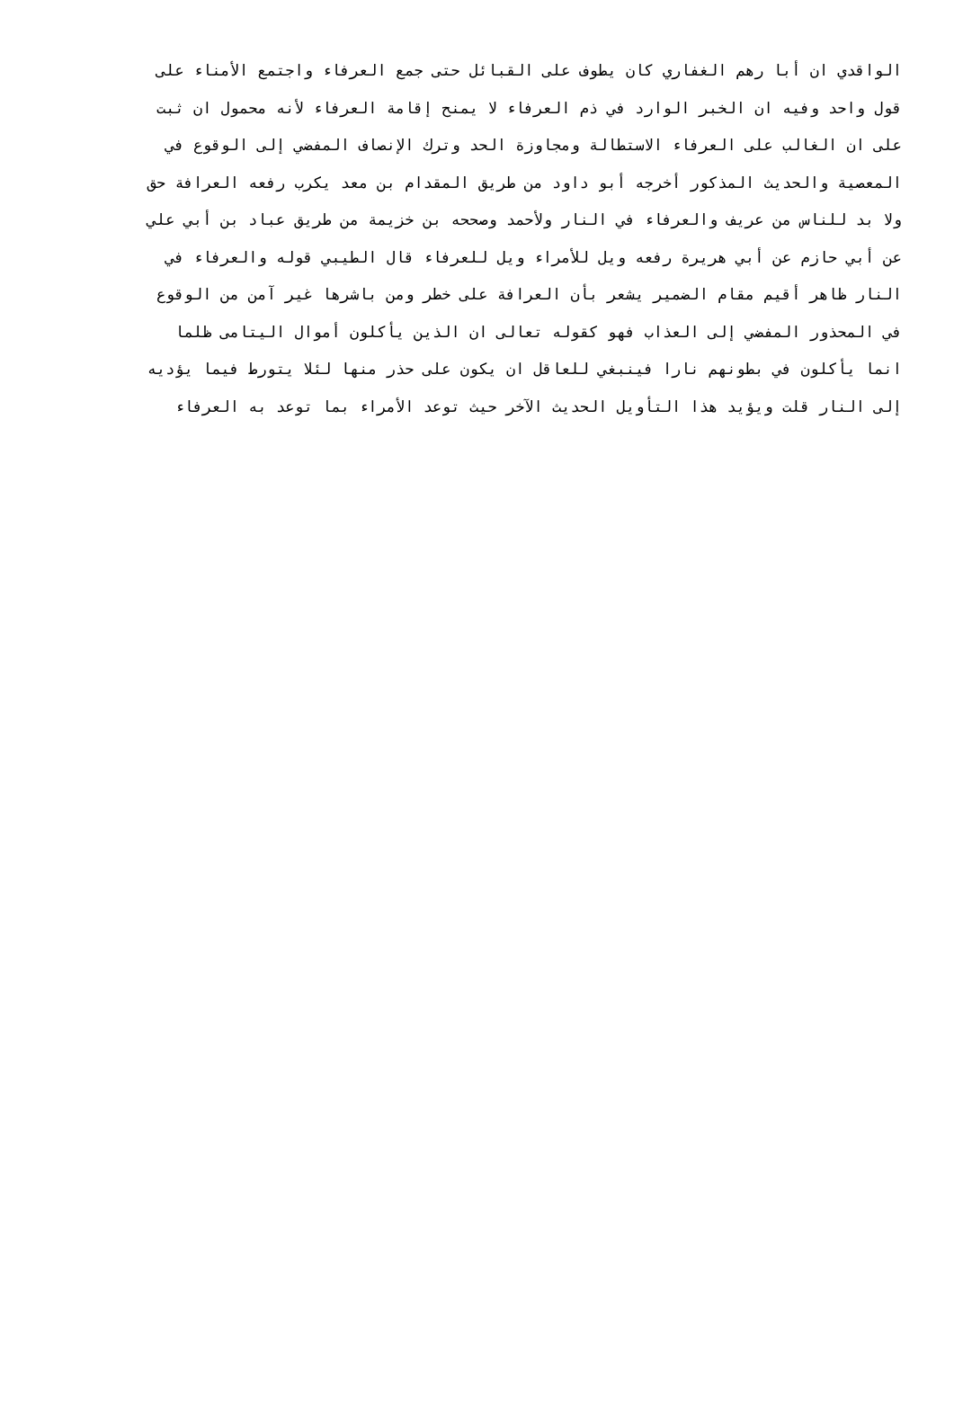الواقدي ان أبا رهم الغفاري كان يطوف على القبائل حتى جمع العرفاء واجتمع الأمناء على
قول واحد وفيه ان الخبر الوارد في ذم العرفاء لا يمنح إقامة العرفاء لأنه محمول ان ثبت
على ان الغالب على العرفاء الاستطالة ومجاوزة الحد وترك الإنصاف المفضي إلى الوقوع في
المعصية والحديث المذكور أخرجه أبو داود من طريق المقدام بن معد يكرب رفعه العرافة حق
ولا بد للناس من عريف والعرفاء في النار ولأحمد وصححه بن خزيمة من طريق عباد بن أبي علي
عن أبي حازم عن أبي هريرة رفعه ويل للأمراء ويل للعرفاء قال الطيبي قوله والعرفاء في
النار ظاهر أقيم مقام الضمير يشعر بأن العرافة على خطر ومن باشرها غير آمن من الوقوع
في المحذور المفضي إلى العذاب فهو كقوله تعالى ان الذين يأكلون أموال اليتامى ظلما
انما يأكلون في بطونهم نارا فينبغي للعاقل ان يكون على حذر منها لئلا يتورط فيما يؤديه
إلى النار قلت ويؤيد هذا التأويل الحديث الآخر حيث توعد الأمراء بما توعد به العرفاء